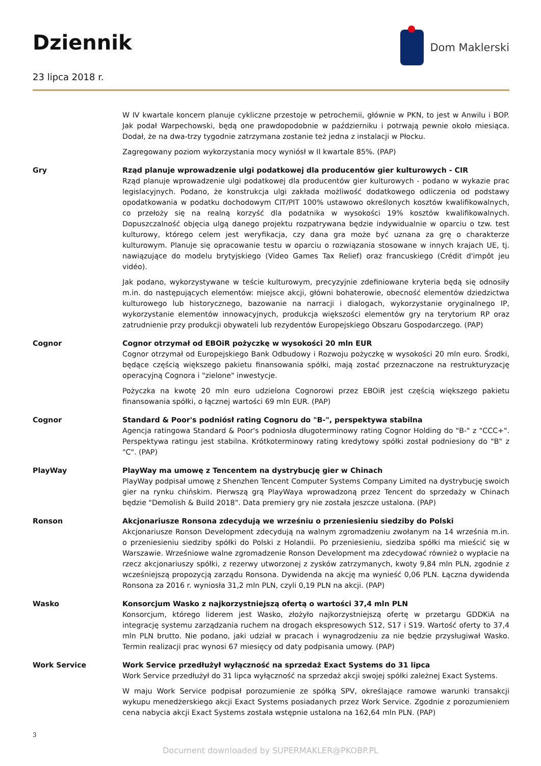Dziennik Dom Maklerski
23 lipca 2018 r.
W IV kwartale koncern planuje cykliczne przestoje w petrochemii, głównie w PKN, to jest w Anwilu i BOP. Jak podał Warpechowski, będą one prawdopodobnie w październiku i potrwają pewnie około miesiąca. Dodał, że na dwa-trzy tygodnie zatrzymana zostanie też jedna z instalacji w Płocku.
Zagregowany poziom wykorzystania mocy wyniósł w II kwartale 85%. (PAP)
Gry Rząd planuje wprowadzenie ulgi podatkowej dla producentów gier kulturowych - CIR
Rząd planuje wprowadzenie ulgi podatkowej dla producentów gier kulturowych - podano w wykazie prac legislacyjnych. Podano, że konstrukcja ulgi zakłada możliwość dodatkowego odliczenia od podstawy opodatkowania w podatku dochodowym CIT/PIT 100% ustawowo określonych kosztów kwalifikowalnych, co przełoży się na realną korzyść dla podatnika w wysokości 19% kosztów kwalifikowalnych. Dopuszczalność objęcia ulgą danego projektu rozpatrywana będzie indywidualnie w oparciu o tzw. test kulturowy, którego celem jest weryfikacja, czy dana gra może być uznana za grę o charakterze kulturowym. Planuje się opracowanie testu w oparciu o rozwiązania stosowane w innych krajach UE, tj. nawiązujące do modelu brytyjskiego (Video Games Tax Relief) oraz francuskiego (Crédit d'impôt jeu vidéo).
Jak podano, wykorzystywane w teście kulturowym, precyzyjnie zdefiniowane kryteria będą się odnosiły m.in. do następujących elementów: miejsce akcji, główni bohaterowie, obecność elementów dziedzictwa kulturowego lub historycznego, bazowanie na narracji i dialogach, wykorzystanie oryginalnego IP, wykorzystanie elementów innowacyjnych, produkcja większości elementów gry na terytorium RP oraz zatrudnienie przy produkcji obywateli lub rezydentów Europejskiego Obszaru Gospodarczego. (PAP)
Cognor Cognor otrzymał od EBOiR pożyczkę w wysokości 20 mln EUR
Cognor otrzymał od Europejskiego Bank Odbudowy i Rozwoju pożyczkę w wysokości 20 mln euro. Środki, będące częścią większego pakietu finansowania spółki, mają zostać przeznaczone na restrukturyzację operacyjną Cognora i "zielone" inwestycje.
Pożyczka na kwotę 20 mln euro udzielona Cognorowi przez EBOiR jest częścią większego pakietu finansowania spółki, o łącznej wartości 69 mln EUR. (PAP)
Cognor Standard & Poor's podniósł rating Cognoru do "B-", perspektywa stabilna
Agencja ratingowa Standard & Poor's podniosła długoterminowy rating Cognor Holding do "B-" z "CCC+". Perspektywa ratingu jest stabilna. Krótkoterminowy rating kredytowy spółki został podniesiony do "B" z "C". (PAP)
PlayWay PlayWay ma umowę z Tencentem na dystrybucję gier w Chinach
PlayWay podpisał umowę z Shenzhen Tencent Computer Systems Company Limited na dystrybucję swoich gier na rynku chińskim. Pierwszą grą PlayWaya wprowadzoną przez Tencent do sprzedaży w Chinach będzie "Demolish & Build 2018". Data premiery gry nie została jeszcze ustalona. (PAP)
Ronson Akcjonariusze Ronsona zdecydują we wrześniu o przeniesieniu siedziby do Polski
Akcjonariusze Ronson Development zdecydują na walnym zgromadzeniu zwołanym na 14 września m.in. o przeniesieniu siedziby spółki do Polski z Holandii. Po przeniesieniu, siedziba spółki ma mieścić się w Warszawie. Wrześniowe walne zgromadzenie Ronson Development ma zdecydować również o wypłacie na rzecz akcjonariuszy spółki, z rezerwy utworzonej z zysków zatrzymanych, kwoty 9,84 mln PLN, zgodnie z wcześniejszą propozycją zarządu Ronsona. Dywidenda na akcję ma wynieść 0,06 PLN. Łączna dywidenda Ronsona za 2016 r. wyniosła 31,2 mln PLN, czyli 0,19 PLN na akcji. (PAP)
Wasko Konsorcjum Wasko z najkorzystniejszą ofertą o wartości 37,4 mln PLN
Konsorcjum, którego liderem jest Wasko, złożyło najkorzystniejszą ofertę w przetargu GDDKiA na integrację systemu zarządzania ruchem na drogach ekspresowych S12, S17 i S19. Wartość oferty to 37,4 mln PLN brutto. Nie podano, jaki udział w pracach i wynagrodzeniu za nie będzie przysługiwał Wasko. Termin realizacji prac wynosi 67 miesięcy od daty podpisania umowy. (PAP)
Work Service Work Service przedłużył wyłączność na sprzedaż Exact Systems do 31 lipca
Work Service przedłużył do 31 lipca wyłączność na sprzedaż akcji swojej spółki zależnej Exact Systems.
W maju Work Service podpisał porozumienie ze spółką SPV, określające ramowe warunki transakcji wykupu menedżerskiego akcji Exact Systems posiadanych przez Work Service. Zgodnie z porozumieniem cena nabycia akcji Exact Systems została wstępnie ustalona na 162,64 mln PLN. (PAP)
3
Document downloaded by SUPERMAKLER@PKOBP.PL